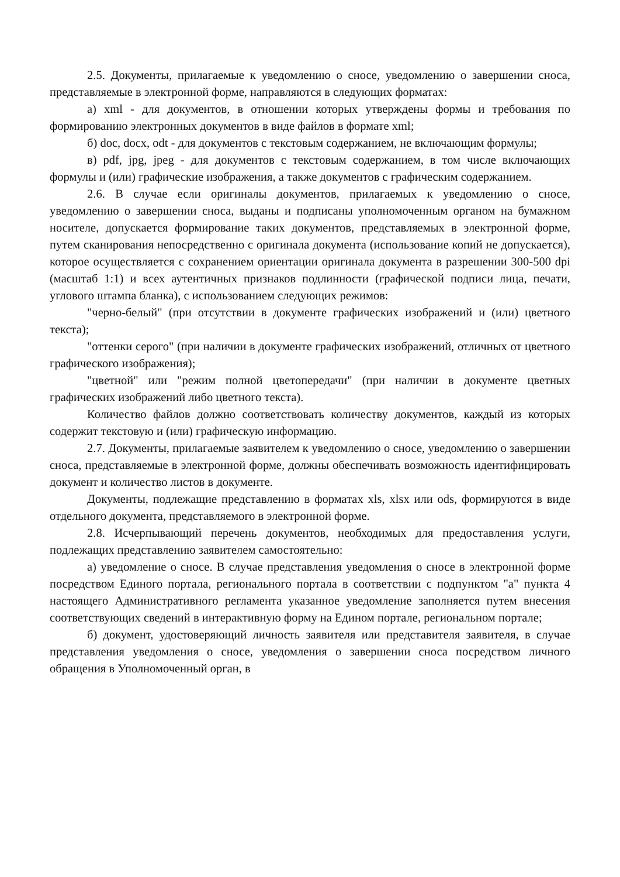2.5. Документы, прилагаемые к уведомлению о сносе, уведомлению о завершении сноса, представляемые в электронной форме, направляются в следующих форматах:
а) xml - для документов, в отношении которых утверждены формы и требования по формированию электронных документов в виде файлов в формате xml;
б) doc, docx, odt - для документов с текстовым содержанием, не включающим формулы;
в) pdf, jpg, jpeg - для документов с текстовым содержанием, в том числе включающих формулы и (или) графические изображения, а также документов с графическим содержанием.
2.6. В случае если оригиналы документов, прилагаемых к уведомлению о сносе, уведомлению о завершении сноса, выданы и подписаны уполномоченным органом на бумажном носителе, допускается формирование таких документов, представляемых в электронной форме, путем сканирования непосредственно с оригинала документа (использование копий не допускается), которое осуществляется с сохранением ориентации оригинала документа в разрешении 300-500 dpi (масштаб 1:1) и всех аутентичных признаков подлинности (графической подписи лица, печати, углового штампа бланка), с использованием следующих режимов:
"черно-белый" (при отсутствии в документе графических изображений и (или) цветного текста);
"оттенки серого" (при наличии в документе графических изображений, отличных от цветного графического изображения);
"цветной" или "режим полной цветопередачи" (при наличии в документе цветных графических изображений либо цветного текста).
Количество файлов должно соответствовать количеству документов, каждый из которых содержит текстовую и (или) графическую информацию.
2.7. Документы, прилагаемые заявителем к уведомлению о сносе, уведомлению о завершении сноса, представляемые в электронной форме, должны обеспечивать возможность идентифицировать документ и количество листов в документе.
Документы, подлежащие представлению в форматах xls, xlsx или ods, формируются в виде отдельного документа, представляемого в электронной форме.
2.8. Исчерпывающий перечень документов, необходимых для предоставления услуги, подлежащих представлению заявителем самостоятельно:
а) уведомление о сносе. В случае представления уведомления о сносе в электронной форме посредством Единого портала, регионального портала в соответствии с подпунктом "а" пункта 4 настоящего Административного регламента указанное уведомление заполняется путем внесения соответствующих сведений в интерактивную форму на Едином портале, региональном портале;
б) документ, удостоверяющий личность заявителя или представителя заявителя, в случае представления уведомления о сносе, уведомления о завершении сноса посредством личного обращения в Уполномоченный орган, в